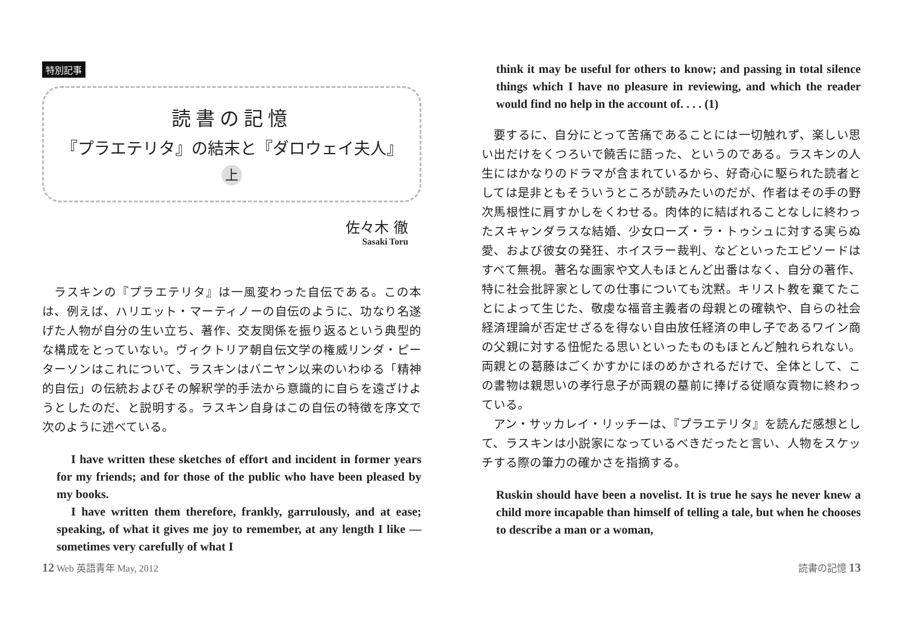特別記事
読書の記憶
『プラエテリタ』の結末と『ダロウェイ夫人』
上
佐々木 徹
Sasaki Toru
ラスキンの『プラエテリタ』は一風変わった自伝である。この本は、例えば、ハリエット・マーティノーの自伝のように、功なり名遂げた人物が自分の生い立ち、著作、交友関係を振り返るという典型的な構成をとっていない。ヴィクトリア朝自伝文学の権威リンダ・ピーターソンはこれについて、ラスキンはバニヤン以来のいわゆる「精神的自伝」の伝統およびその解釈学的手法から意識的に自らを遠ざけようとしたのだ、と説明する。ラスキン自身はこの自伝の特徴を序文で次のように述べている。
I have written these sketches of effort and incident in former years for my friends; and for those of the public who have been pleased by my books.
I have written them therefore, frankly, garrulously, and at ease; speaking, of what it gives me joy to remember, at any length I like — sometimes very carefully of what I
think it may be useful for others to know; and passing in total silence things which I have no pleasure in reviewing, and which the reader would find no help in the account of. . . . (1)
要するに、自分にとって苦痛であることには一切触れず、楽しい思い出だけをくつろいで饒舌に語った、というのである。ラスキンの人生にはかなりのドラマが含まれているから、好奇心に駆られた読者としては是非ともそういうところが読みたいのだが、作者はその手の野次馬根性に肩すかしをくわせる。肉体的に結ばれることなしに終わったスキャンダラスな結婚、少女ローズ・ラ・トゥシュに対する実らぬ愛、および彼女の発狂、ホイスラー裁判、などといったエピソードはすべて無視。著名な画家や文人もほとんど出番はなく、自分の著作、特に社会批評家としての仕事についても沈黙。キリスト教を棄てたことによって生じた、敬虔な福音主義者の母親との確執や、自らの社会経済理論が否定せざるを得ない自由放任経済の申し子であるワイン商の父親に対する忸怩たる思いといったものもほとんど触れられない。両親との葛藤はごくかすかにほのめかされるだけで、全体として、この書物は親思いの孝行息子が両親の墓前に捧げる従順な貢物に終わっている。
アン・サッカレイ・リッチーは、『プラエテリタ』を読んだ感想として、ラスキンは小説家になっているべきだったと言い、人物をスケッチする際の筆力の確かさを指摘する。
Ruskin should have been a novelist. It is true he says he never knew a child more incapable than himself of telling a tale, but when he chooses to describe a man or a woman,
12 Web 英語青年 May, 2012 読書の記憶 13